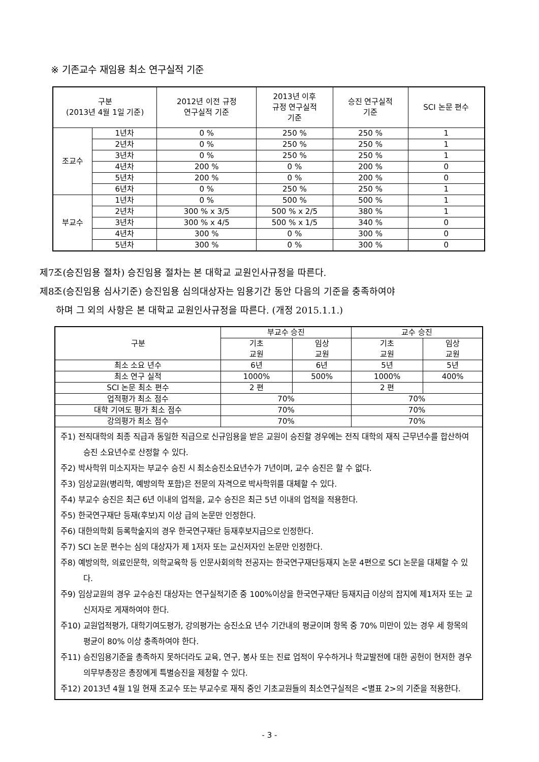※ 기존교수 재임용 최소 연구실적 기준
| 구분 (2013년 4월 1일 기준) | | 2012년 이전 규정 연구실적 기준 | 2013년 이후 규정 연구실적 기준 | 승진 연구실적 기준 | SCI 논문 편수 |
| --- | --- | --- | --- | --- | --- |
| 조교수 | 1년차 | 0 % | 250 % | 250 % | 1 |
| | 2년차 | 0 % | 250 % | 250 % | 1 |
| | 3년차 | 0 % | 250 % | 250 % | 1 |
| | 4년차 | 200 % | 0 % | 200 % | 0 |
| | 5년차 | 200 % | 0 % | 200 % | 0 |
| | 6년차 | 0 % | 250 % | 250 % | 1 |
| 부교수 | 1년차 | 0 % | 500 % | 500 % | 1 |
| | 2년차 | 300 % x 3/5 | 500 % x 2/5 | 380 % | 1 |
| | 3년차 | 300 % x 4/5 | 500 % x 1/5 | 340 % | 0 |
| | 4년차 | 300 % | 0 % | 300 % | 0 |
| | 5년차 | 300 % | 0 % | 300 % | 0 |
제7조(승진임용 절차) 승진임용 절차는 본 대학교 교원인사규정을 따른다.
제8조(승진임용 심사기준) 승진임용 심의대상자는 임용기간 동안 다음의 기준을 충족하여야
하며 그 외의 사항은 본 대학교 교원인사규정을 따른다. (개정 2015.1.1.)
| 구분 | 부교수 승진 | | 교수 승진 | |
| --- | --- | --- | --- | --- |
| | 기초 교원 | 임상 교원 | 기초 교원 | 임상 교원 |
| 최소 소요 년수 | 6년 | 6년 | 5년 | 5년 |
| 최소 연구 실적 | 1000% | 500% | 1000% | 400% |
| SCI 논문 최소 편수 | 2 편 | | 2 편 | |
| 업적평가 최소 점수 | 70% | | 70% | |
| 대학 기여도 평가 최소 점수 | 70% | | 70% | |
| 강의평가 최소 점수 | 70% | | 70% | |
| 주1) 전직대학의 최종 직급과 동일한 직급으로 신규임용을 받은 교원이 승진할 경우에는 전직 대학의 재직 근무년수를 합산하여 승진 소요년수로 산정할 수 있다. 주2) 박사학위 미소지자는 부교수 승진 시 최소승진소요년수가 7년이며, 교수 승진은 할 수 없다. 주3) 임상교원(병리학, 예방의학 포함)은 전문의 자격으로 박사학위를 대체할 수 있다. 주4) 부교수 승진은 최근 6년 이내의 업적을, 교수 승진은 최근 5년 이내의 업적을 적용한다. 주5) 한국연구재단 등재(후보)지 이상 급의 논문만 인정한다. 주6) 대한의학회 등록학술지의 경우 한국연구재단 등재후보지급으로 인정한다. 주7) SCI 논문 편수는 심의 대상자가 제 1저자 또는 교신저자인 논문만 인정한다. 주8) 예방의학, 의료인문학, 의학교육학 등 인문사회의학 전공자는 한국연구재단등재지 논문 4편으로 SCI 논문을 대체할 수 있다. 주9) 임상교원의 경우 교수승진 대상자는 연구실적기준 중 100%이상을 한국연구재단 등재지급 이상의 잡지에 제1저자 또는 교신저자로 게재하여야 한다. 주10) 교원업적평가, 대학기여도평가, 강의평가는 승진소요 년수 기간내의 평균이며 항목 중 70% 미만이 있는 경우 세 항목의 평균이 80% 이상 충족하여야 한다. 주11) 승진임용기준을 총족하지 못하더라도 교육, 연구, 봉사 또는 진료 업적이 우수하거나 학교발전에 대한 공헌이 현저한 경우 의무부총장은 총장에게 특별승진을 제청할 수 있다. 주12) 2013년 4월 1일 현재 조교수 또는 부교수로 재직 중인 기초교원들의 최소연구실적은 <별표 2>의 기준을 적용한다. | | | | |
- 3 -